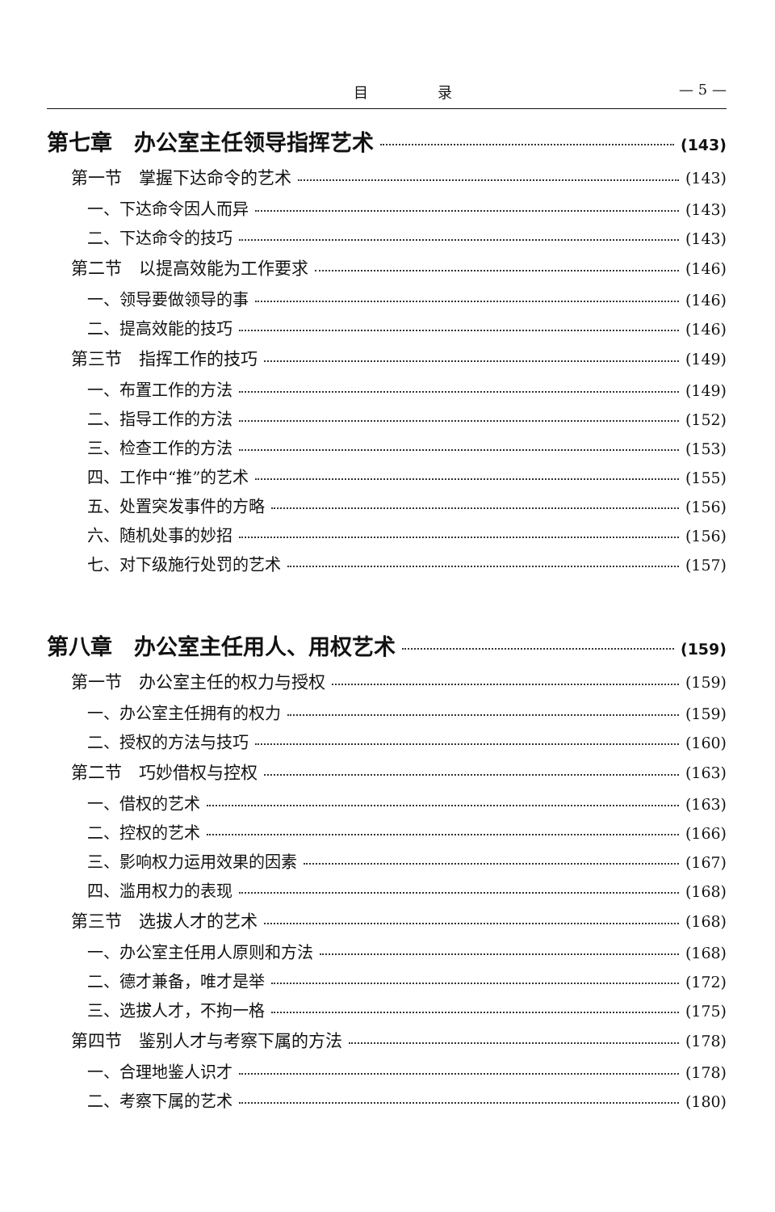目 录 — 5 —
第七章　办公室主任领导指挥艺术 (143)
第一节　掌握下达命令的艺术 (143)
一、下达命令因人而异 (143)
二、下达命令的技巧 (143)
第二节　以提高效能为工作要求 (146)
一、领导要做领导的事 (146)
二、提高效能的技巧 (146)
第三节　指挥工作的技巧 (149)
一、布置工作的方法 (149)
二、指导工作的方法 (152)
三、检查工作的方法 (153)
四、工作中“推”的艺术 (155)
五、处置突发事件的方略 (156)
六、随机处事的妙招 (156)
七、对下级施行处罚的艺术 (157)
第八章　办公室主任用人、用权艺术 (159)
第一节　办公室主任的权力与授权 (159)
一、办公室主任拥有的权力 (159)
二、授权的方法与技巧 (160)
第二节　巧妙借权与控权 (163)
一、借权的艺术 (163)
二、控权的艺术 (166)
三、影响权力运用效果的因素 (167)
四、滥用权力的表现 (168)
第三节　选拔人才的艺术 (168)
一、办公室主任用人原则和方法 (168)
二、德才兼备，唯才是举 (172)
三、选拔人才，不拘一格 (175)
第四节　鉴别人才与考察下属的方法 (178)
一、合理地鉴人识才 (178)
二、考察下属的艺术 (180)